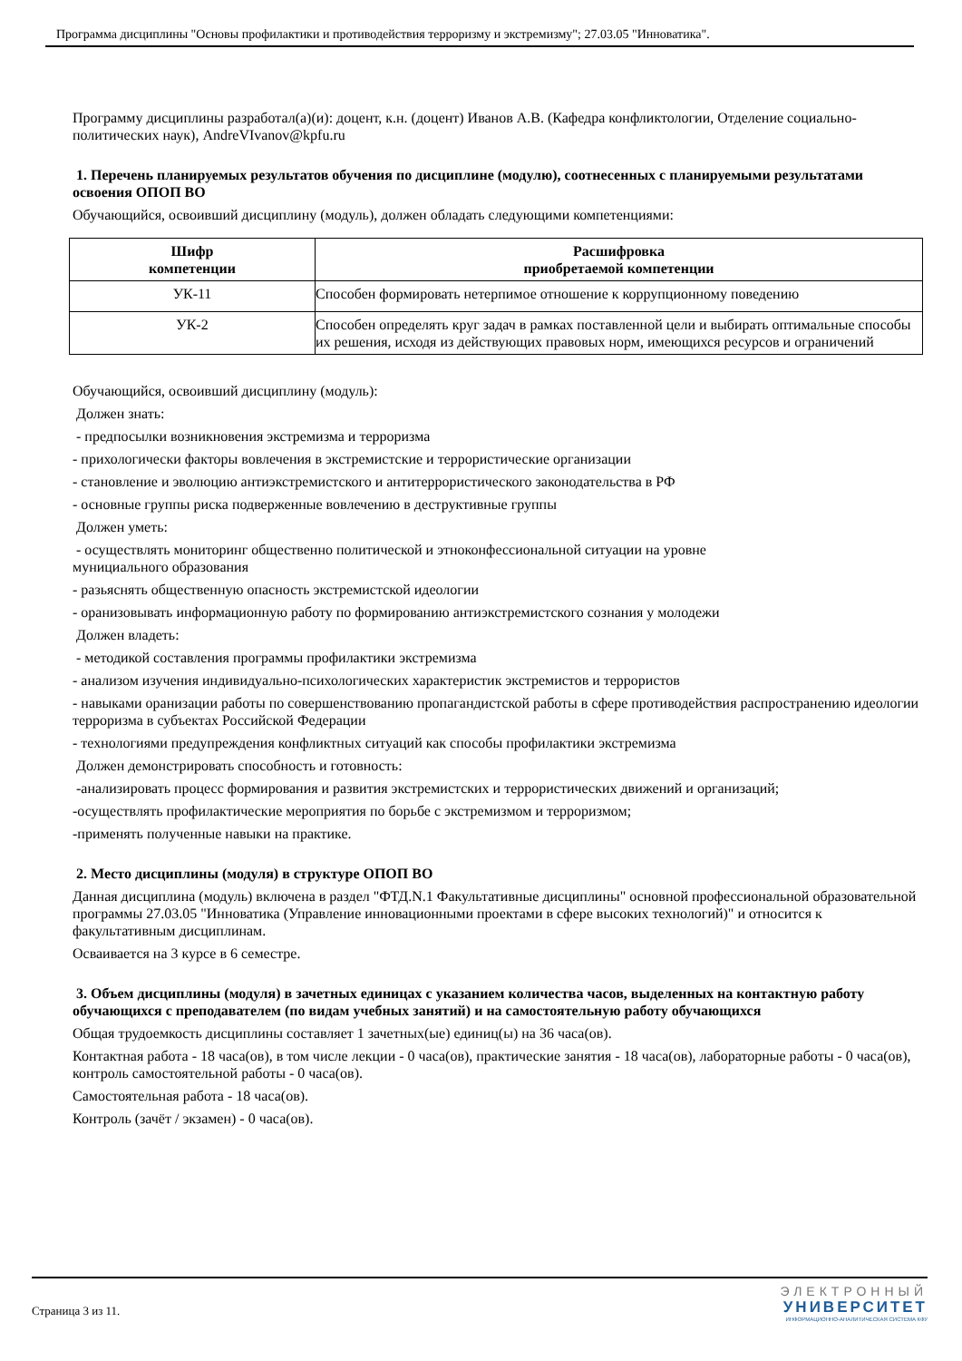Программа дисциплины "Основы профилактики и противодействия терроризму и экстремизму"; 27.03.05 "Инноватика".
Программу дисциплины разработал(а)(и): доцент, к.н. (доцент) Иванов А.В. (Кафедра конфликтологии, Отделение социально-политических наук), AndreVIvanov@kpfu.ru
1. Перечень планируемых результатов обучения по дисциплине (модулю), соотнесенных с планируемыми результатами освоения ОПОП ВО
Обучающийся, освоивший дисциплину (модуль), должен обладать следующими компетенциями:
| Шифр компетенции | Расшифровка приобретаемой компетенции |
| --- | --- |
| УК-11 | Способен формировать нетерпимое отношение к коррупционному поведению |
| УК-2 | Способен определять круг задач в рамках поставленной цели и выбирать оптимальные способы их решения, исходя из действующих правовых норм, имеющихся ресурсов и ограничений |
Обучающийся, освоивший дисциплину (модуль):
Должен знать:
- предпосылки возникновения экстремизма и терроризма
- прихологически факторы вовлечения в экстремистские и террористические организации
- становление и эволюцию антиэкстремистского и антитеррористического законодательства в РФ
- основные группы риска подверженные вовлечению в деструктивные группы
Должен уметь:
- осуществлять мониторинг общественно политической и этноконфессиональной ситуации на уровне
мунициального образования
- разьяснять общественную опасность экстремистской идеологии
- оранизовывать информационную работу по формированию антиэкстремистского сознания у молодежи
Должен владеть:
- методикой составления программы профилактики экстремизма
- анализом изучения индивидуально-психологических характеристик экстремистов и террористов
- навыками оранизации работы по совершенствованию пропагандистской работы в сфере противодействия распространению идеологии терроризма в субъектах Российской Федерации
- технологиями предупреждения конфликтных ситуаций как способы профилактики экстремизма
Должен демонстрировать способность и готовность:
-анализировать процесс формирования и развития экстремистских и террористических движений и организаций;
-осуществлять профилактические мероприятия по борьбе с экстремизмом и терроризмом;
-применять полученные навыки на практике.
2. Место дисциплины (модуля) в структуре ОПОП ВО
Данная дисциплина (модуль) включена в раздел "ФТД.N.1 Факультативные дисциплины" основной профессиональной образовательной программы 27.03.05 "Инноватика (Управление инновационными проектами в сфере высоких технологий)" и относится к факультативным дисциплинам.
Осваивается на 3 курсе в 6 семестре.
3. Объем дисциплины (модуля) в зачетных единицах с указанием количества часов, выделенных на контактную работу обучающихся с преподавателем (по видам учебных занятий) и на самостоятельную работу обучающихся
Общая трудоемкость дисциплины составляет 1 зачетных(ые) единиц(ы) на 36 часа(ов).
Контактная работа - 18 часа(ов), в том числе лекции - 0 часа(ов), практические занятия - 18 часа(ов), лабораторные работы - 0 часа(ов), контроль самостоятельной работы - 0 часа(ов).
Самостоятельная работа - 18 часа(ов).
Контроль (зачёт / экзамен) - 0 часа(ов).
Страница 3 из 11.
ЭЛЕКТРОННЫЙ
УНИВЕРСИТЕТ
ИНФОРМАЦИОННО-АНАЛИТИЧЕСКАЯ СИСТЕМА КФУ